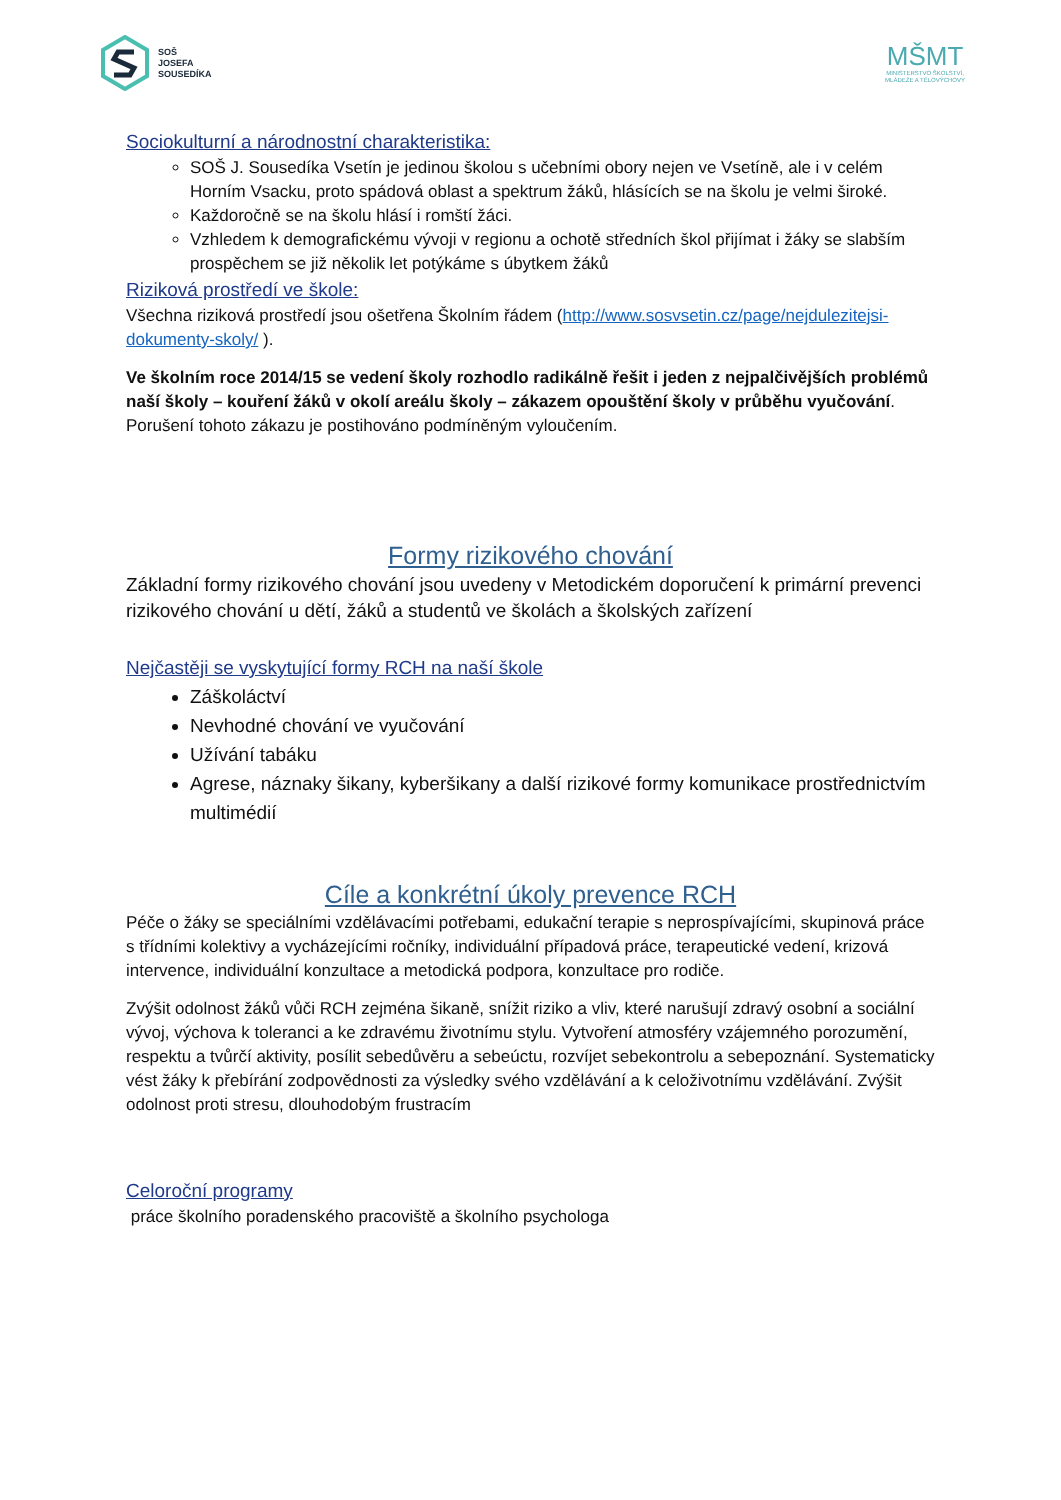SOŠ
JOSEFA
SOUSEDÍKA
MŠMT
MINISTERSTVO ŠKOLSTVÍ,
MLÁDEŽE A TĚLOVÝCHOVY
Sociokulturní a národnostní charakteristika:
SOŠ J. Sousedíka Vsetín je jedinou školou s učebními obory nejen ve Vsetíně, ale i v celém Horním Vsacku, proto spádová oblast a spektrum žáků, hlásících se na školu je velmi široké.
Každoročně se na školu hlásí i romští žáci.
Vzhledem k demografickému vývoji v regionu a ochotě středních škol přijímat i žáky se slabším prospěchem se již několik let potýkáme s úbytkem žáků
Riziková prostředí ve škole:
Všechna riziková prostředí jsou ošetřena Školním řádem (http://www.sosvsetin.cz/page/nejdulezitejsi-dokumenty-skoly/ ).
Ve školním roce 2014/15 se vedení školy rozhodlo radikálně řešit i jeden z nejpalčivějších problémů naší školy – kouření žáků v okolí areálu školy – zákazem opouštění školy v průběhu vyučování. Porušení tohoto zákazu je postihováno podmíněným vyloučením.
Formy rizikového chování
Základní formy rizikového chování jsou uvedeny v Metodickém doporučení k primární prevenci rizikového chování u dětí, žáků a studentů ve školách a školských zařízení
Nejčastěji se vyskytující formy RCH na naší škole
Záškoláctví
Nevhodné chování ve vyučování
Užívání tabáku
Agrese, náznaky šikany, kyberšikany a další rizikové formy komunikace prostřednictvím multimédií
Cíle a konkrétní úkoly prevence RCH
Péče o žáky se speciálními vzdělávacími potřebami, edukační terapie s neprospívajícími, skupinová práce s třídními kolektivy a vycházejícími ročníky, individuální případová práce, terapeutické vedení, krizová intervence, individuální konzultace a metodická podpora, konzultace pro rodiče.
Zvýšit odolnost žáků vůči RCH zejména šikaně, snížit riziko a vliv, které narušují zdravý osobní a sociální vývoj, výchova k toleranci a ke zdravému životnímu stylu. Vytvoření atmosféry vzájemného porozumění, respektu a tvůrčí aktivity, posílit sebedůvěru a sebeúctu, rozvíjet sebekontrolu a sebepoznání. Systematicky vést žáky k přebírání zodpovědnosti za výsledky svého vzdělávání a k celoživotnímu vzdělávání. Zvýšit odolnost proti stresu, dlouhodobým frustracím
Celoroční programy
práce školního poradenského pracoviště a školního psychologa